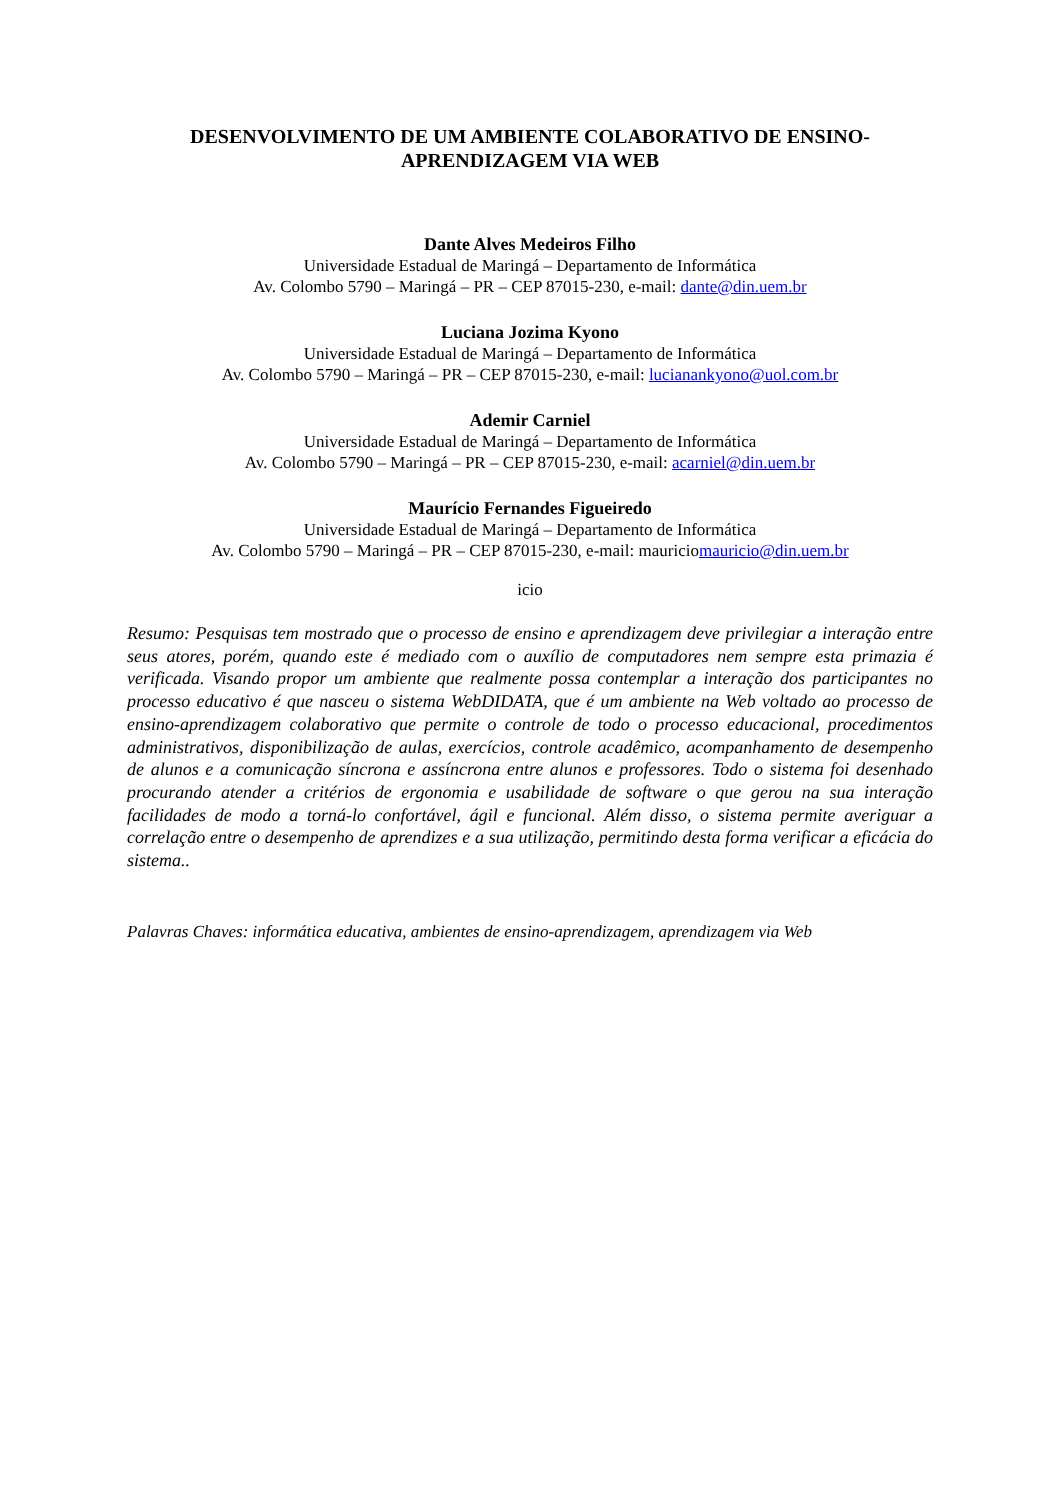DESENVOLVIMENTO DE UM AMBIENTE COLABORATIVO DE ENSINO-APRENDIZAGEM VIA WEB
Dante Alves Medeiros Filho
Universidade Estadual de Maringá – Departamento de Informática
Av. Colombo 5790 – Maringá – PR – CEP 87015-230, e-mail: dante@din.uem.br
Luciana Jozima Kyono
Universidade Estadual de Maringá – Departamento de Informática
Av. Colombo 5790 – Maringá – PR – CEP 87015-230, e-mail: lucianankyono@uol.com.br
Ademir Carniel
Universidade Estadual de Maringá – Departamento de Informática
Av. Colombo 5790 – Maringá – PR – CEP 87015-230, e-mail: acarniel@din.uem.br
Maurício Fernandes Figueiredo
Universidade Estadual de Maringá – Departamento de Informática
Av. Colombo 5790 – Maringá – PR – CEP 87015-230, e-mail: mauriciomauricio@din.uem.br
icio
Resumo: Pesquisas tem mostrado que o processo de ensino e aprendizagem deve privilegiar a interação entre seus atores, porém, quando este é mediado com o auxílio de computadores nem sempre esta primazia é verificada. Visando propor um ambiente que realmente possa contemplar a interação dos participantes no processo educativo é que nasceu o sistema WebDIDATA, que é um ambiente na Web voltado ao processo de ensino-aprendizagem colaborativo que permite o controle de todo o processo educacional, procedimentos administrativos, disponibilização de aulas, exercícios, controle acadêmico, acompanhamento de desempenho de alunos e a comunicação síncrona e assíncrona entre alunos e professores. Todo o sistema foi desenhado procurando atender a critérios de ergonomia e usabilidade de software o que gerou na sua interação facilidades de modo a torná-lo confortável, ágil e funcional. Além disso, o sistema permite averiguar a correlação entre o desempenho de aprendizes e a sua utilização, permitindo desta forma verificar a eficácia do sistema..
Palavras Chaves: informática educativa, ambientes de ensino-aprendizagem, aprendizagem via Web